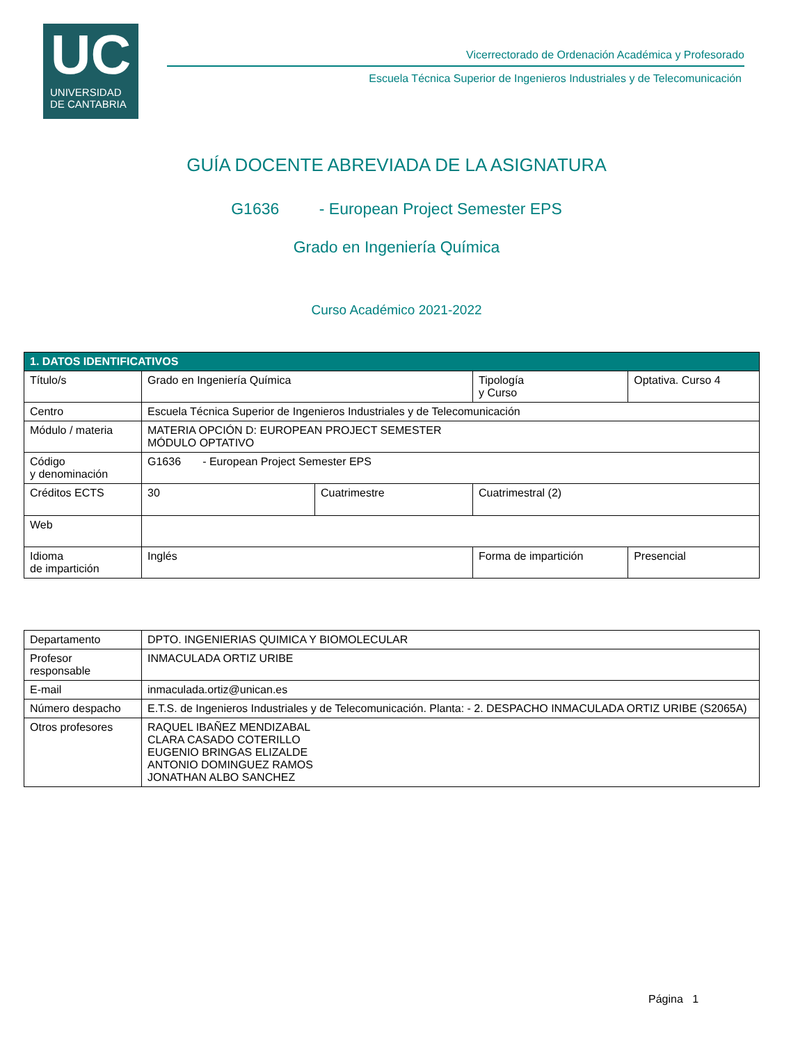UC
UNIVERSIDAD
DE CANTABRIA
Vicerrectorado de Ordenación Académica y Profesorado
Escuela Técnica Superior de Ingenieros Industriales y de Telecomunicación
GUÍA DOCENTE ABREVIADA DE LA ASIGNATURA
G1636 - European Project Semester EPS
Grado en Ingeniería Química
Curso Académico 2021-2022
| 1. DATOS IDENTIFICATIVOS | | | | | |
| Título/s | Grado en Ingeniería Química | | | Tipología y Curso | Optativa. Curso 4 |
| Centro | Escuela Técnica Superior de Ingenieros Industriales y de Telecomunicación | | | | |
| Módulo / materia | MATERIA OPCIÓN D: EUROPEAN PROJECT SEMESTER MÓDULO OPTATIVO | | | | |
| Código y denominación | G1636 - European Project Semester EPS | | | | |
| Créditos ECTS | 30 | Cuatrimestre | Cuatrimestral (2) | | |
| Web | | | | | |
| Idioma de impartición | Inglés | | Forma de impartición | | Presencial |
| Departamento | DPTO. INGENIERIAS QUIMICA Y BIOMOLECULAR |
| Profesor responsable | INMACULADA ORTIZ URIBE |
| E-mail | inmaculada.ortiz@unican.es |
| Número despacho | E.T.S. de Ingenieros Industriales y de Telecomunicación. Planta: - 2. DESPACHO INMACULADA ORTIZ URIBE (S2065A) |
| Otros profesores | RAQUEL IBAÑEZ MENDIZABAL CLARA CASADO COTERILLO EUGENIO BRINGAS ELIZALDE ANTONIO DOMINGUEZ RAMOS JONATHAN ALBO SANCHEZ |
Página 1